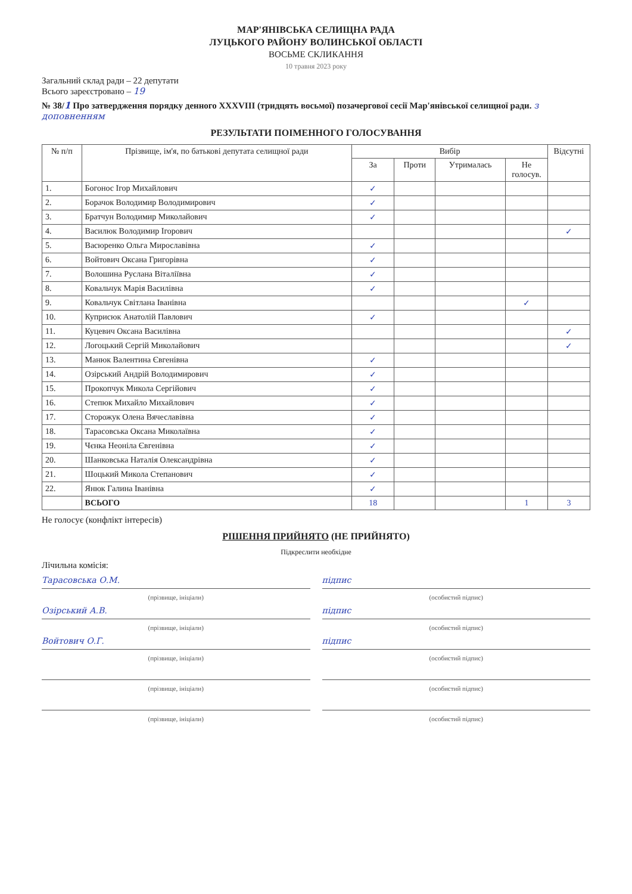МАР'ЯНІВСЬКА СЕЛИЩНА РАДА
ЛУЦЬКОГО РАЙОНУ ВОЛИНСЬКОЇ ОБЛАСТІ
ВОСЬМЕ СКЛИКАННЯ
10 травня 2023 року
Загальний склад ради – 22 депутати
Всього зареєстровано – 19
№ 38/1 Про затвердження порядку денного XXXVIII (тридцять восьмої) позачергової сесії Мар'янівської селищної ради. з доповненням
РЕЗУЛЬТАТИ ПОІМЕННОГО ГОЛОСУВАННЯ
| № п/п | Прізвище, ім'я, по батькові депутата селищної ради | Вибір | | | | Відсутні |
| --- | --- | --- | --- | --- | --- | --- |
| | | За | Проти | Утрималась | Не голосув. | |
| 1. | Богонос Ігор Михайлович | ✓ | | | | |
| 2. | Борачок Володимир Володимирович | ✓ | | | | |
| 3. | Братчун Володимир Миколайович | ✓ | | | | |
| 4. | Василюк Володимир Ігорович | | | | | ✓ |
| 5. | Васюренко Ольга Мирославівна | ✓ | | | | |
| 6. | Войтович Оксана Григорівна | ✓ | | | | |
| 7. | Волошина Руслана Віталіївна | ✓ | | | | |
| 8. | Ковальчук Марія Василівна | ✓ | | | | |
| 9. | Ковальчук Світлана Іванівна | | | | ✓ | |
| 10. | Куприсюк Анатолій Павлович | ✓ | | | | |
| 11. | Куцевич Оксана Василівна | | | | | ✓ |
| 12. | Логоцький Сергій Миколайович | | | | | ✓ |
| 13. | Манюк Валентина Євгенівна | ✓ | | | | |
| 14. | Озірський Андрій Володимирович | ✓ | | | | |
| 15. | Прокопчук Микола Сергійович | ✓ | | | | |
| 16. | Степюк Михайло Михайлович | ✓ | | | | |
| 17. | Сторожук Олена Вячеславівна | ✓ | | | | |
| 18. | Тарасовська Оксана Миколаївна | ✓ | | | | |
| 19. | Чєнка Неоніла Євгенівна | ✓ | | | | |
| 20. | Шанковська Наталія Олександрівна | ✓ | | | | |
| 21. | Шоцький Микола Степанович | ✓ | | | | |
| 22. | Янюк Галина Іванівна | ✓ | | | | |
| | ВСЬОГО | 18 | | | 1 | 3 |
Не голосує (конфлікт інтересів)
РІШЕННЯ ПРИЙНЯТО (НЕ ПРИЙНЯТО)
Підкреслити необхідне
Лічильна комісія:
Тарасовська О.М. підпис
(прізвище, ініціали) (особистий підпис)
Озірський А.В. підпис
(прізвище, ініціали) (особистий підпис)
Войтович О.Г. підпис
(прізвище, ініціали) (особистий підпис)
(прізвище, ініціали) (особистий підпис)
(прізвище, ініціали) (особистий підпис)